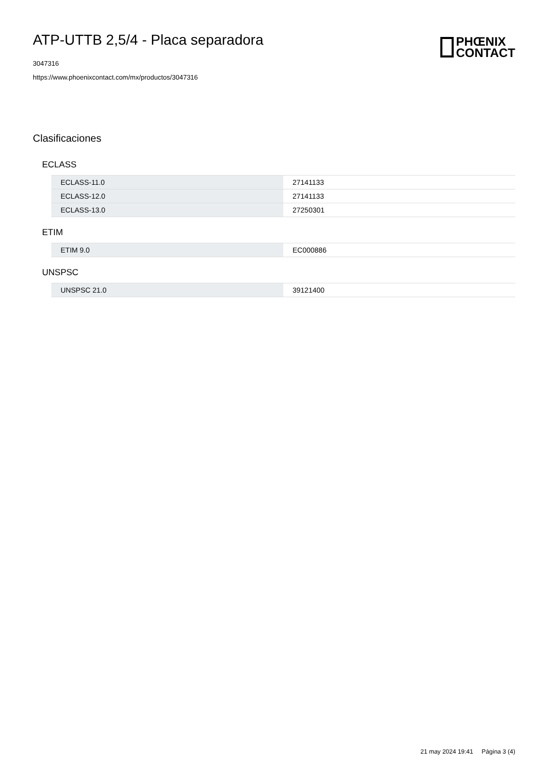ATP-UTTB 2,5/4 - Placa separadora
3047316
https://www.phoenixcontact.com/mx/productos/3047316
PHŒNIX
CONTACT
Clasificaciones
ECLASS
| ECLASS-11.0 | 27141133 |
| ECLASS-12.0 | 27141133 |
| ECLASS-13.0 | 27250301 |
ETIM
| ETIM 9.0 | EC000886 |
UNSPSC
| UNSPSC 21.0 | 39121400 |
21 may 2024 19:41 Página 3 (4)